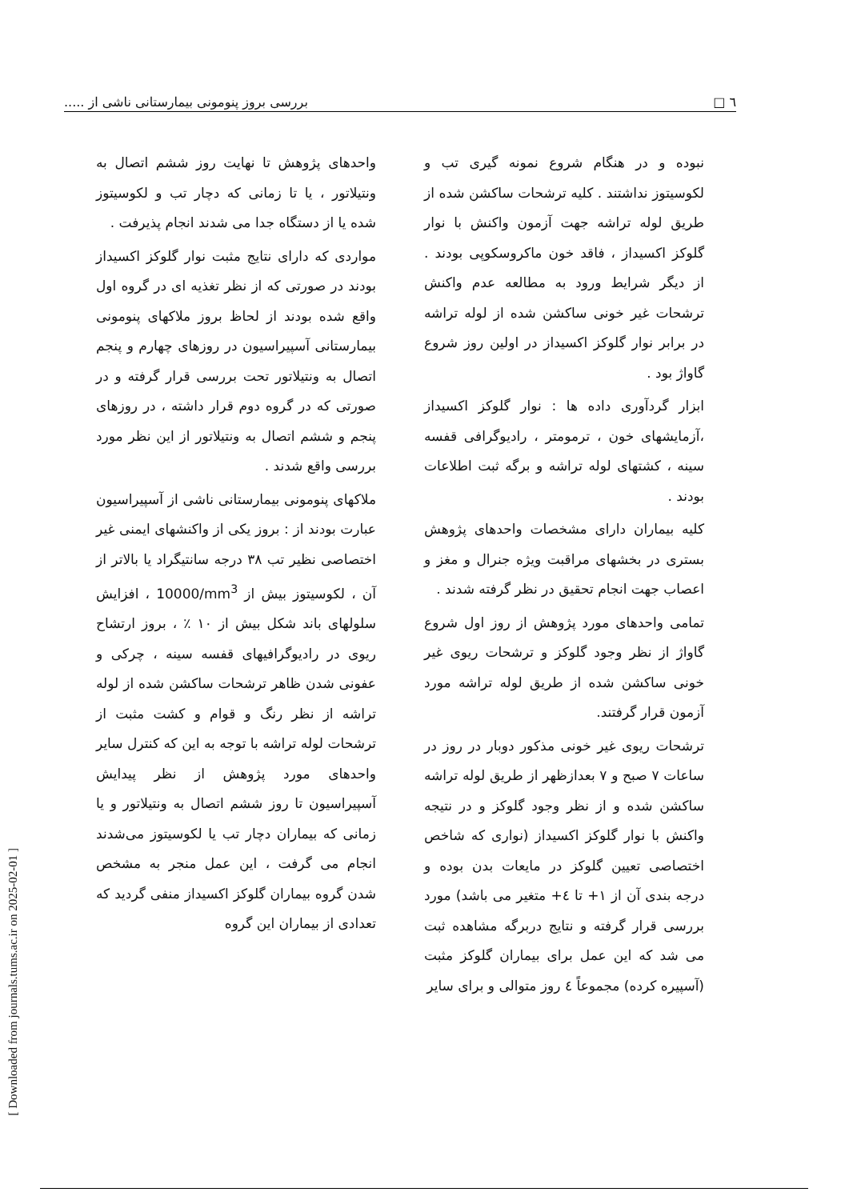٦ □ بررسی بروز پنومونی بیمارستانی ناشی از .....
نبوده و در هنگام شروع نمونه گیری تب و لکوسیتوز نداشتند . کلیه ترشحات ساکشن شده از طریق لوله تراشه جهت آزمون واکنش با نوار گلوکز اکسیداز ، فاقد خون ماکروسکوپی بودند . از دیگر شرایط ورود به مطالعه عدم واکنش ترشحات غیر خونی ساکشن شده از لوله تراشه در برابر نوار گلوکز اکسیداز در اولین روز شروع گاواژ بود .
ابزار گردآوری داده ها : نوار گلوکز اکسیداز ،آزمایشهای خون ، ترمومتر ، رادیوگرافی قفسه سینه ، کشتهای لوله تراشه و برگه ثبت اطلاعات بودند .
کلیه بیماران دارای مشخصات واحدهای پژوهش بستری در بخشهای مراقبت ویژه جنرال و مغز و اعصاب جهت انجام تحقیق در نظر گرفته شدند .
تمامی واحدهای مورد پژوهش از روز اول شروع گاواژ از نظر وجود گلوکز و ترشحات ریوی غیر خونی ساکشن شده از طریق لوله تراشه مورد آزمون قرار گرفتند.
ترشحات ریوی غیر خونی مذکور دوبار در روز در ساعات ۷ صبح و ۷ بعدازظهر از طریق لوله تراشه ساکشن شده و از نظر وجود گلوکز و در نتیجه واکنش با نوار گلوکز اکسیداز (نواری که شاخص اختصاصی تعیین گلوکز در مایعات بدن بوده و درجه بندی آن از ۱+ تا ٤+ متغیر می باشد) مورد بررسی قرار گرفته و نتایج دربرگه مشاهده ثبت می شد که این عمل برای بیماران گلوکز مثبت (آسپیره کرده) مجموعاً ٤ روز متوالی و برای سایر
واحدهای پژوهش تا نهایت روز ششم اتصال به ونتیلاتور ، یا تا زمانی که دچار تب و لکوسیتوز شده یا از دستگاه جدا می شدند انجام پذیرفت .
مواردی که دارای نتایج مثبت نوار گلوکز اکسیداز بودند در صورتی که از نظر تغذیه ای در گروه اول واقع شده بودند از لحاظ بروز ملاکهای پنومونی بیمارستانی آسپیراسیون در روزهای چهارم و پنجم اتصال به ونتیلاتور تحت بررسی قرار گرفته و در صورتی که در گروه دوم قرار داشته ، در روزهای پنجم و ششم اتصال به ونتیلاتور از این نظر مورد بررسی واقع شدند .
ملاکهای پنومونی بیمارستانی ناشی از آسپیراسیون عبارت بودند از : بروز یکی از واکنشهای ایمنی غیر اختصاصی نظیر تب ۳۸ درجه سانتیگراد یا بالاتر از آن ، لکوسیتوز بیش از 10000/mm<sup>3</sup> ، افزایش سلولهای باند شکل بیش از ۱۰ ٪ ، بروز ارتشاح ریوی در رادیوگرافیهای قفسه سینه ، چرکی و عفونی شدن ظاهر ترشحات ساکشن شده از لوله تراشه از نظر رنگ و قوام و کشت مثبت از ترشحات لوله تراشه با توجه به این که کنترل سایر واحدهای مورد پژوهش از نظر پیدایش آسپیراسیون تا روز ششم اتصال به ونتیلاتور و یا زمانی که بیماران دچار تب یا لکوسیتوز می‌شدند انجام می گرفت ، این عمل منجر به مشخص شدن گروه بیماران گلوکز اکسیداز منفی گردید که تعدادی از بیماران این گروه
[ Downloaded from journals.tums.ac.ir on 2025-02-01 ]